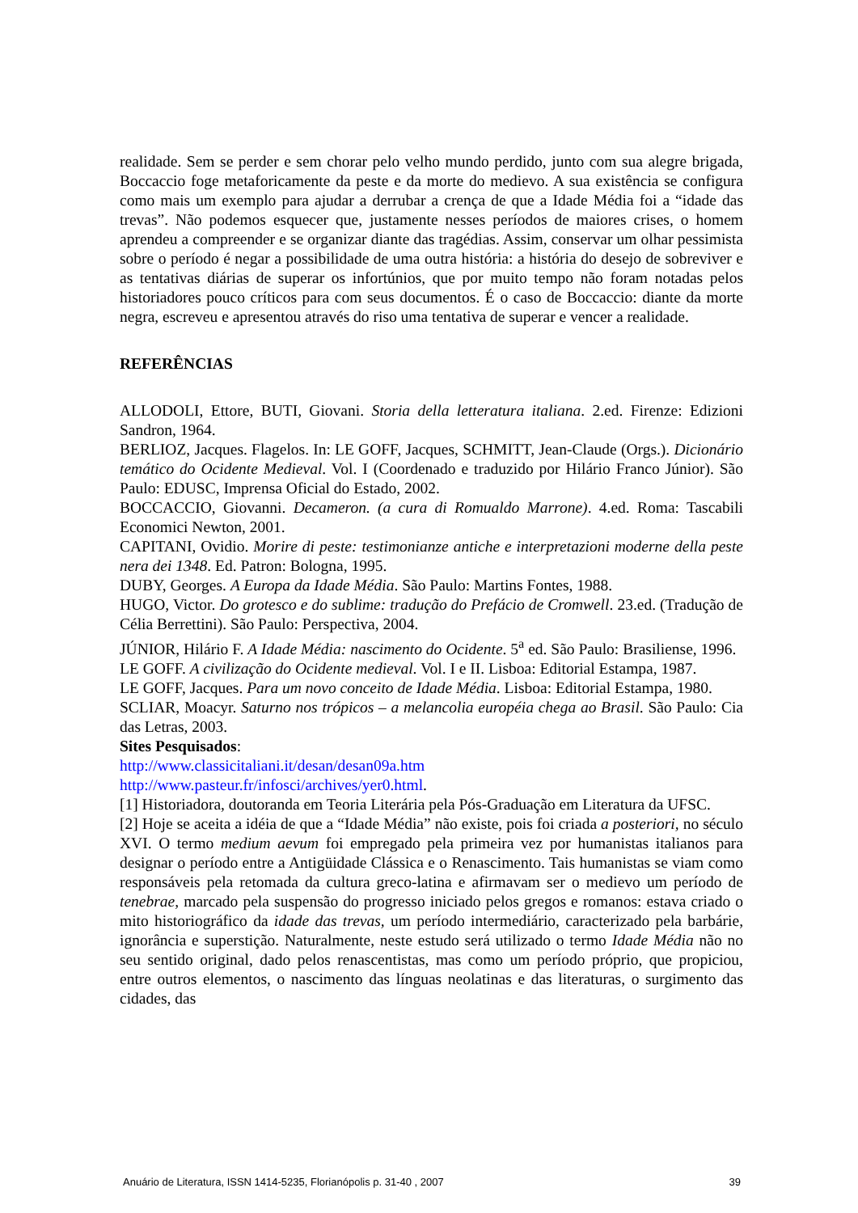realidade. Sem se perder e sem chorar pelo velho mundo perdido, junto com sua alegre brigada, Boccaccio foge metaforicamente da peste e da morte do medievo. A sua existência se configura como mais um exemplo para ajudar a derrubar a crença de que a Idade Média foi a “idade das trevas”. Não podemos esquecer que, justamente nesses períodos de maiores crises, o homem aprendeu a compreender e se organizar diante das tragédias. Assim, conservar um olhar pessimista sobre o período é negar a possibilidade de uma outra história: a história do desejo de sobreviver e as tentativas diárias de superar os infortúnios, que por muito tempo não foram notadas pelos historiadores pouco críticos para com seus documentos. É o caso de Boccaccio: diante da morte negra, escreveu e apresentou através do riso uma tentativa de superar e vencer a realidade.
REFERÊNCIAS
ALLODOLI, Ettore, BUTI, Giovani. Storia della letteratura italiana. 2.ed. Firenze: Edizioni Sandron, 1964.
BERLIOZ, Jacques. Flagelos. In: LE GOFF, Jacques, SCHMITT, Jean-Claude (Orgs.). Dicionário temático do Ocidente Medieval. Vol. I (Coordenado e traduzido por Hilário Franco Júnior). São Paulo: EDUSC, Imprensa Oficial do Estado, 2002.
BOCCACCIO, Giovanni. Decameron. (a cura di Romualdo Marrone). 4.ed. Roma: Tascabili Economici Newton, 2001.
CAPITANI, Ovidio. Morire di peste: testimonianze antiche e interpretazioni moderne della peste nera dei 1348. Ed. Patron: Bologna, 1995.
DUBY, Georges. A Europa da Idade Média. São Paulo: Martins Fontes, 1988.
HUGO, Victor. Do grotesco e do sublime: tradução do Prefácio de Cromwell. 23.ed. (Tradução de Célia Berrettini). São Paulo: Perspectiva, 2004.
JÚNIOR, Hilário F. A Idade Média: nascimento do Ocidente. 5<sup>a</sup> ed. São Paulo: Brasiliense, 1996.
LE GOFF. A civilização do Ocidente medieval. Vol. I e II. Lisboa: Editorial Estampa, 1987.
LE GOFF, Jacques. Para um novo conceito de Idade Média. Lisboa: Editorial Estampa, 1980.
SCLIAR, Moacyr. Saturno nos trópicos – a melancolia européia chega ao Brasil. São Paulo: Cia das Letras, 2003.
Sites Pesquisados:
http://www.classicitaliani.it/desan/desan09a.htm
http://www.pasteur.fr/infosci/archives/yer0.html.
[1] Historiadora, doutoranda em Teoria Literária pela Pós-Graduação em Literatura da UFSC.
[2] Hoje se aceita a idéia de que a “Idade Média” não existe, pois foi criada a posteriori, no século XVI. O termo medium aevum foi empregado pela primeira vez por humanistas italianos para designar o período entre a Antigüidade Clássica e o Renascimento. Tais humanistas se viam como responsáveis pela retomada da cultura greco-latina e afirmavam ser o medievo um período de tenebrae, marcado pela suspensão do progresso iniciado pelos gregos e romanos: estava criado o mito historiográfico da idade das trevas, um período intermediário, caracterizado pela barbárie, ignorância e superstição. Naturalmente, neste estudo será utilizado o termo Idade Média não no seu sentido original, dado pelos renascentistas, mas como um período próprio, que propiciou, entre outros elementos, o nascimento das línguas neolatinas e das literaturas, o surgimento das cidades, das
Anuário de Literatura, ISSN 1414-5235, Florianópolis p. 31-40 , 2007 39